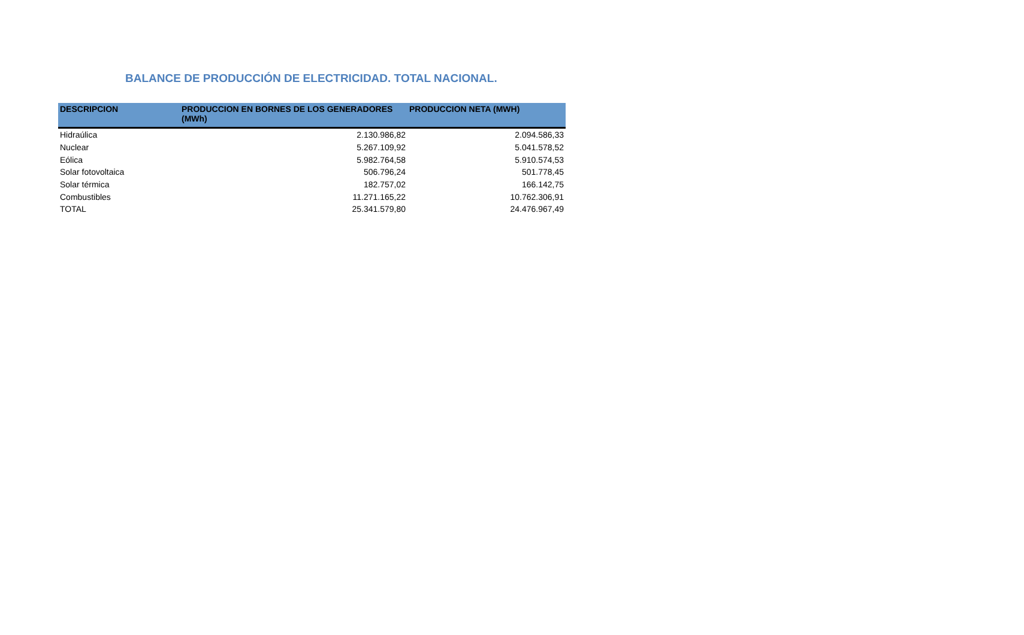BALANCE DE PRODUCCIÓN DE ELECTRICIDAD. TOTAL NACIONAL.
| DESCRIPCION | PRODUCCION EN BORNES DE LOS GENERADORES (MWh) | PRODUCCION NETA (MWH) |
| --- | --- | --- |
| Hidraúlica | 2.130.986,82 | 2.094.586,33 |
| Nuclear | 5.267.109,92 | 5.041.578,52 |
| Eólica | 5.982.764,58 | 5.910.574,53 |
| Solar fotovoltaica | 506.796,24 | 501.778,45 |
| Solar térmica | 182.757,02 | 166.142,75 |
| Combustibles | 11.271.165,22 | 10.762.306,91 |
| TOTAL | 25.341.579,80 | 24.476.967,49 |